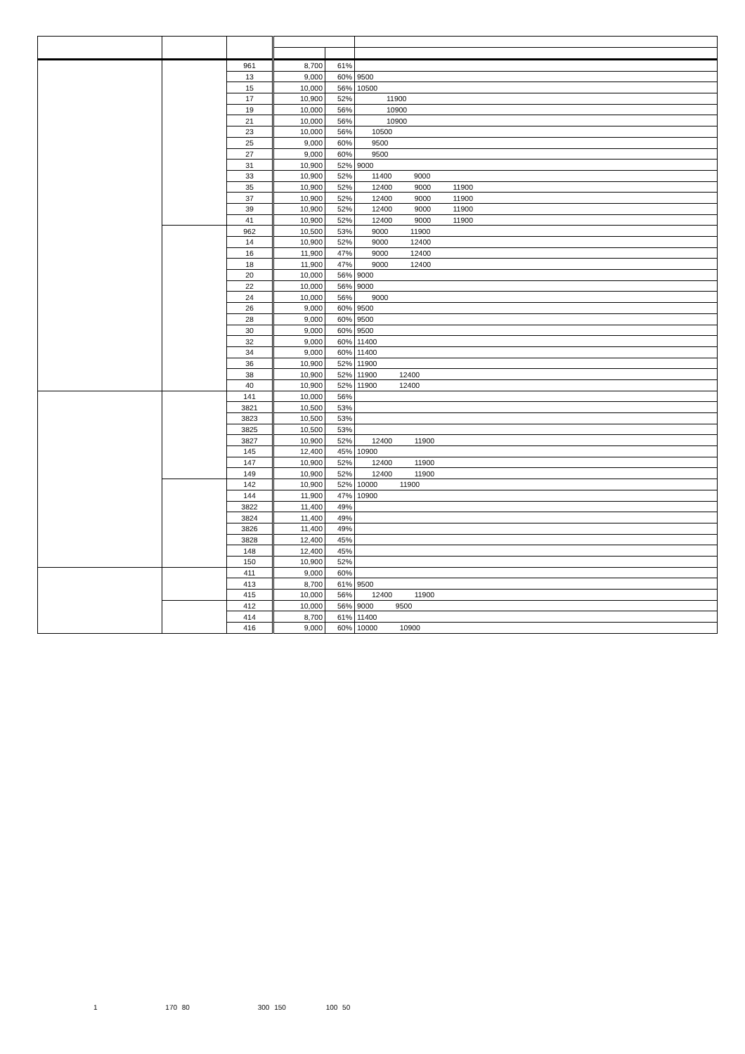| | | 961 | 8,700 | 61% | |
| | | 13 | 9,000 | 60% | 9500 |
| | | 15 | 10,000 | 56% | 10500 |
| | | 17 | 10,900 | 52% | 11900 |
| | | 19 | 10,000 | 56% | 10900 |
| | | 21 | 10,000 | 56% | 10900 |
| | | 23 | 10,000 | 56% | 10500 |
| | | 25 | 9,000 | 60% | 9500 |
| | | 27 | 9,000 | 60% | 9500 |
| | | 31 | 10,900 | 52% | 9000 |
| | | 33 | 10,900 | 52% | 11400 9000 |
| | | 35 | 10,900 | 52% | 12400 9000 11900 |
| | | 37 | 10,900 | 52% | 12400 9000 11900 |
| | | 39 | 10,900 | 52% | 12400 9000 11900 |
| | | 41 | 10,900 | 52% | 12400 9000 11900 |
| | | 962 | 10,500 | 53% | 9000 11900 |
| | | 14 | 10,900 | 52% | 9000 12400 |
| | | 16 | 11,900 | 47% | 9000 12400 |
| | | 18 | 11,900 | 47% | 9000 12400 |
| | | 20 | 10,000 | 56% | 9000 |
| | | 22 | 10,000 | 56% | 9000 |
| | | 24 | 10,000 | 56% | 9000 |
| | | 26 | 9,000 | 60% | 9500 |
| | | 28 | 9,000 | 60% | 9500 |
| | | 30 | 9,000 | 60% | 9500 |
| | | 32 | 9,000 | 60% | 11400 |
| | | 34 | 9,000 | 60% | 11400 |
| | | 36 | 10,900 | 52% | 11900 |
| | | 38 | 10,900 | 52% | 11900 12400 |
| | | 40 | 10,900 | 52% | 11900 12400 |
| | | 141 | 10,000 | 56% | |
| | | 3821 | 10,500 | 53% | |
| | | 3823 | 10,500 | 53% | |
| | | 3825 | 10,500 | 53% | |
| | | 3827 | 10,900 | 52% | 12400 11900 |
| | | 145 | 12,400 | 45% | 10900 |
| | | 147 | 10,900 | 52% | 12400 11900 |
| | | 149 | 10,900 | 52% | 12400 11900 |
| | | 142 | 10,900 | 52% | 10000 11900 |
| | | 144 | 11,900 | 47% | 10900 |
| | | 3822 | 11,400 | 49% | |
| | | 3824 | 11,400 | 49% | |
| | | 3826 | 11,400 | 49% | |
| | | 3828 | 12,400 | 45% | |
| | | 148 | 12,400 | 45% | |
| | | 150 | 10,900 | 52% | |
| | | 411 | 9,000 | 60% | |
| | | 413 | 8,700 | 61% | 9500 |
| | | 415 | 10,000 | 56% | 12400 11900 |
| | | 412 | 10,000 | 56% | 9000 9500 |
| | | 414 | 8,700 | 61% | 11400 |
| | | 416 | 9,000 | 60% | 10000 10900 |
1          170 80          300 150      100 50